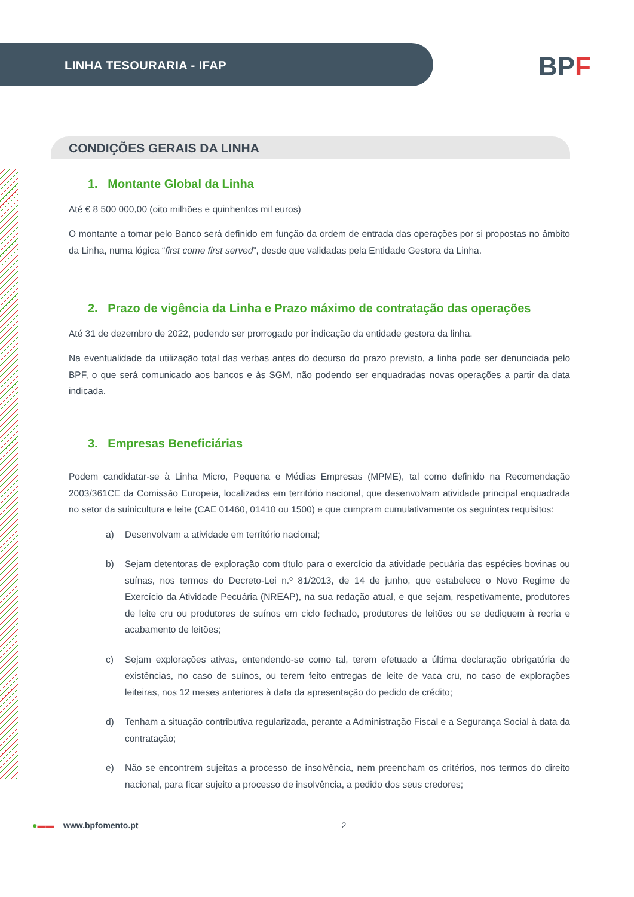LINHA TESOURARIA - IFAP
BPF
CONDIÇÕES GERAIS DA LINHA
1. Montante Global da Linha
Até € 8 500 000,00 (oito milhões e quinhentos mil euros)
O montante a tomar pelo Banco será definido em função da ordem de entrada das operações por si propostas no âmbito da Linha, numa lógica “first come first served”, desde que validadas pela Entidade Gestora da Linha.
2. Prazo de vigência da Linha e Prazo máximo de contratação das operações
Até 31 de dezembro de 2022, podendo ser prorrogado por indicação da entidade gestora da linha.
Na eventualidade da utilização total das verbas antes do decurso do prazo previsto, a linha pode ser denunciada pelo BPF, o que será comunicado aos bancos e às SGM, não podendo ser enquadradas novas operações a partir da data indicada.
3. Empresas Beneficiárias
Podem candidatar-se à Linha Micro, Pequena e Médias Empresas (MPME), tal como definido na Recomendação 2003/361CE da Comissão Europeia, localizadas em território nacional, que desenvolvam atividade principal enquadrada no setor da suinicultura e leite (CAE 01460, 01410 ou 1500) e que cumpram cumulativamente os seguintes requisitos:
a) Desenvolvam a atividade em território nacional;
b) Sejam detentoras de exploração com título para o exercício da atividade pecuária das espécies bovinas ou suínas, nos termos do Decreto-Lei n.º 81/2013, de 14 de junho, que estabelece o Novo Regime de Exercício da Atividade Pecuária (NREAP), na sua redação atual, e que sejam, respetivamente, produtores de leite cru ou produtores de suínos em ciclo fechado, produtores de leitões ou se dediquem à recria e acabamento de leitões;
c) Sejam explorações ativas, entendendo-se como tal, terem efetuado a última declaração obrigatória de existências, no caso de suínos, ou terem feito entregas de leite de vaca cru, no caso de explorações leiteiras, nos 12 meses anteriores à data da apresentação do pedido de crédito;
d) Tenham a situação contributiva regularizada, perante a Administração Fiscal e a Segurança Social à data da contratação;
e) Não se encontrem sujeitas a processo de insolvência, nem preencham os critérios, nos termos do direito nacional, para ficar sujeito a processo de insolvência, a pedido dos seus credores;
●▬▬ www.bpfomento.pt 2